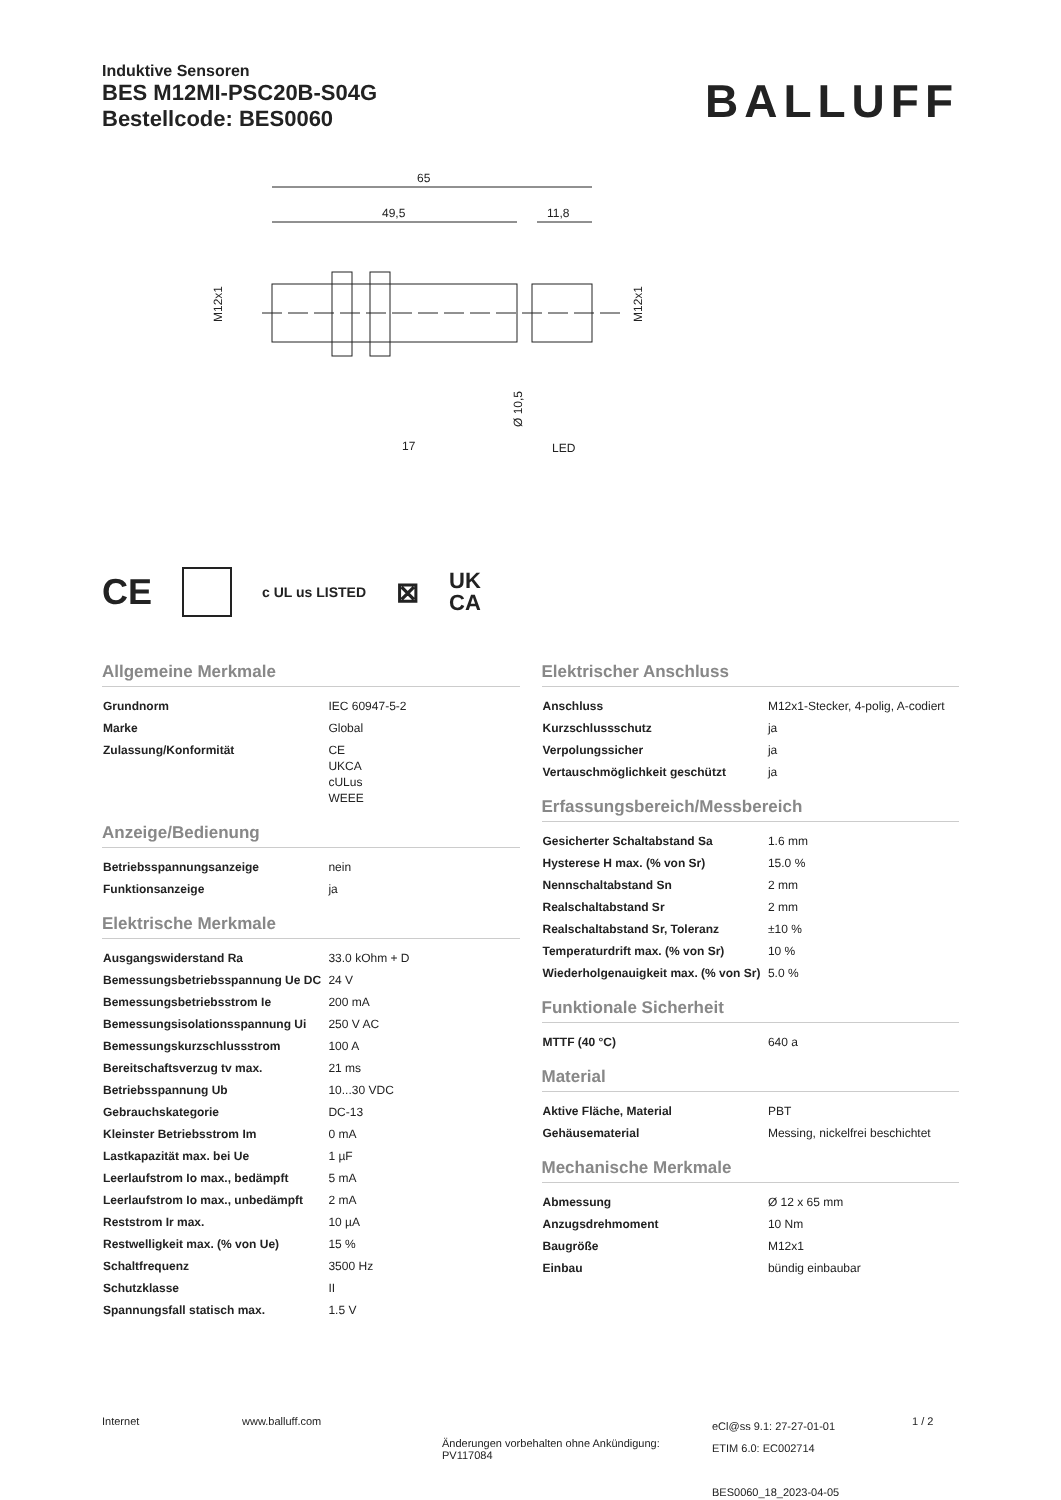Induktive Sensoren
BES M12MI-PSC20B-S04G
Bestellcode: BES0060
BALLUFF
65
49,5
11,8
M12x1
M12x1
Ø 10,5
17
LED
CE c UL us LISTED ⊠ UK
CA
Allgemeine Merkmale
| Grundnorm | IEC 60947-5-2 |
| Marke | Global |
| Zulassung/Konformität | CE UKCA cULus WEEE |
Anzeige/Bedienung
| Betriebsspannungsanzeige | nein |
| Funktionsanzeige | ja |
Elektrische Merkmale
| Ausgangswiderstand Ra | 33.0 kOhm + D |
| Bemessungsbetriebsspannung Ue DC | 24 V |
| Bemessungsbetriebsstrom Ie | 200 mA |
| Bemessungsisolationsspannung Ui | 250 V AC |
| Bemessungskurzschlussstrom | 100 A |
| Bereitschaftsverzug tv max. | 21 ms |
| Betriebsspannung Ub | 10...30 VDC |
| Gebrauchskategorie | DC-13 |
| Kleinster Betriebsstrom Im | 0 mA |
| Lastkapazität max. bei Ue | 1 µF |
| Leerlaufstrom Io max., bedämpft | 5 mA |
| Leerlaufstrom Io max., unbedämpft | 2 mA |
| Reststrom Ir max. | 10 µA |
| Restwelligkeit max. (% von Ue) | 15 % |
| Schaltfrequenz | 3500 Hz |
| Schutzklasse | II |
| Spannungsfall statisch max. | 1.5 V |
Elektrischer Anschluss
| Anschluss | M12x1-Stecker, 4-polig, A-codiert |
| Kurzschlussschutz | ja |
| Verpolungssicher | ja |
| Vertauschmöglichkeit geschützt | ja |
Erfassungsbereich/Messbereich
| Gesicherter Schaltabstand Sa | 1.6 mm |
| Hysterese H max. (% von Sr) | 15.0 % |
| Nennschaltabstand Sn | 2 mm |
| Realschaltabstand Sr | 2 mm |
| Realschaltabstand Sr, Toleranz | ±10 % |
| Temperaturdrift max. (% von Sr) | 10 % |
| Wiederholgenauigkeit max. (% von Sr) | 5.0 % |
Funktionale Sicherheit
| MTTF (40 °C) | 640 a |
Material
| Aktive Fläche, Material | PBT |
| Gehäusematerial | Messing, nickelfrei beschichtet |
Mechanische Merkmale
| Abmessung | Ø 12 x 65 mm |
| Anzugsdrehmoment | 10 Nm |
| Baugröße | M12x1 |
| Einbau | bündig einbaubar |
Internet www.balluff.com
Änderungen vorbehalten ohne Ankündigung: PV117084
eCl@ss 9.1: 27-27-01-01
ETIM 6.0: EC002714
BES0060_18_2023-04-05
1 / 2